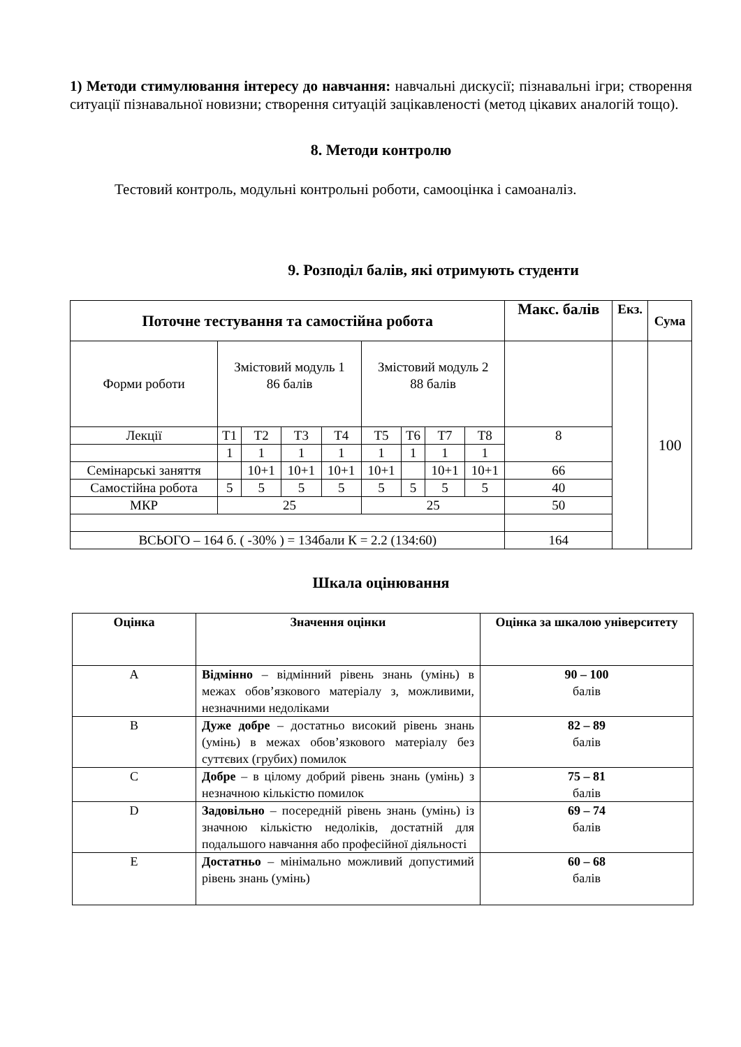1) Методи стимулювання інтересу до навчання: навчальні дискусії; пізнавальні ігри; створення ситуації пізнавальної новизни; створення ситуацій зацікавленості (метод цікавих аналогій тощо).
8. Методи контролю
Тестовий контроль, модульні контрольні роботи, самооцінка і самоаналіз.
9. Розподіл балів, які отримують студенти
| Поточне тестування та самостійна робота | | | | | | | | | Макс. балів | Екз. | Сума |
| --- | --- | --- | --- | --- | --- | --- | --- | --- | --- | --- | --- |
| Форми роботи | Змістовий модуль 1 86 балів | | | | Змістовий модуль 2 88 балів | | | | | | 100 |
| Лекції | Т1 | Т2 | Т3 | Т4 | Т5 | Т6 | Т7 | Т8 | 8 | | |
| | 1 | 1 | 1 | 1 | 1 | 1 | 1 | 1 | | | |
| Семінарські заняття | | 10+1 | 10+1 | 10+1 | 10+1 | | 10+1 | 10+1 | 66 | | |
| Самостійна робота | 5 | 5 | 5 | 5 | 5 | 5 | 5 | 5 | 40 | | |
| МКР | 25 | | | | 25 | | | | 50 | | |
| ВСЬОГО – 164 б. ( -30% ) = 134бали К = 2.2 (134:60) | | | | | | | | | 164 | | |
Шкала оцінювання
| Оцінка | Значення оцінки | Оцінка за шкалою університету |
| --- | --- | --- |
| A | Відмінно – відмінний рівень знань (умінь) в межах обов’язкового матеріалу з, можливими, незначними недоліками | 90 – 100 балів |
| B | Дуже добре – достатньо високий рівень знань (умінь) в межах обов’язкового матеріалу без суттєвих (грубих) помилок | 82 – 89 балів |
| C | Добре – в цілому добрий рівень знань (умінь) з незначною кількістю помилок | 75 – 81 балів |
| D | Задовільно – посередній рівень знань (умінь) із значною кількістю недоліків, достатній для подальшого навчання або професійної діяльності | 69 – 74 балів |
| E | Достатньо – мінімально можливий допустимий рівень знань (умінь) | 60 – 68 балів |